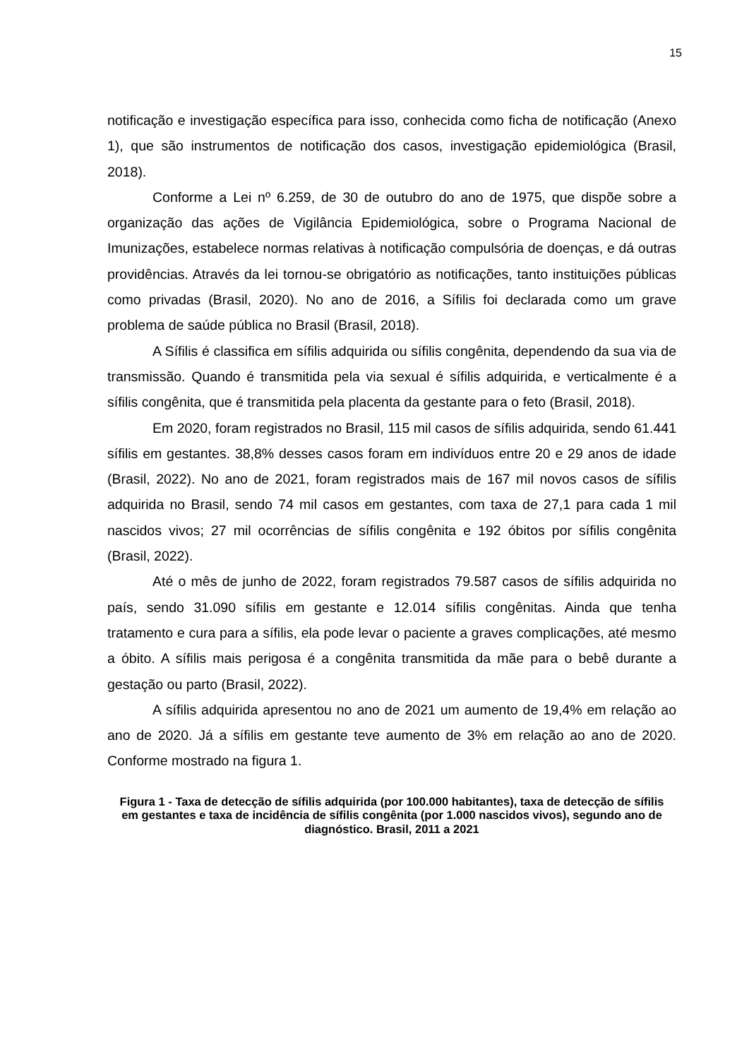15
notificação e investigação específica para isso, conhecida como ficha de notificação (Anexo 1), que são instrumentos de notificação dos casos, investigação epidemiológica (Brasil, 2018).
Conforme a Lei nº 6.259, de 30 de outubro do ano de 1975, que dispõe sobre a organização das ações de Vigilância Epidemiológica, sobre o Programa Nacional de Imunizações, estabelece normas relativas à notificação compulsória de doenças, e dá outras providências. Através da lei tornou-se obrigatório as notificações, tanto instituições públicas como privadas (Brasil, 2020). No ano de 2016, a Sífilis foi declarada como um grave problema de saúde pública no Brasil (Brasil, 2018).
A Sífilis é classifica em sífilis adquirida ou sífilis congênita, dependendo da sua via de transmissão. Quando é transmitida pela via sexual é sífilis adquirida, e verticalmente é a sífilis congênita, que é transmitida pela placenta da gestante para o feto (Brasil, 2018).
Em 2020, foram registrados no Brasil, 115 mil casos de sífilis adquirida, sendo 61.441 sífilis em gestantes. 38,8% desses casos foram em indivíduos entre 20 e 29 anos de idade (Brasil, 2022). No ano de 2021, foram registrados mais de 167 mil novos casos de sífilis adquirida no Brasil, sendo 74 mil casos em gestantes, com taxa de 27,1 para cada 1 mil nascidos vivos; 27 mil ocorrências de sífilis congênita e 192 óbitos por sífilis congênita (Brasil, 2022).
Até o mês de junho de 2022, foram registrados 79.587 casos de sífilis adquirida no país, sendo 31.090 sífilis em gestante e 12.014 sífilis congênitas. Ainda que tenha tratamento e cura para a sífilis, ela pode levar o paciente a graves complicações, até mesmo a óbito. A sífilis mais perigosa é a congênita transmitida da mãe para o bebê durante a gestação ou parto (Brasil, 2022).
A sífilis adquirida apresentou no ano de 2021 um aumento de 19,4% em relação ao ano de 2020. Já a sífilis em gestante teve aumento de 3% em relação ao ano de 2020. Conforme mostrado na figura 1.
Figura 1 - Taxa de detecção de sífilis adquirida (por 100.000 habitantes), taxa de detecção de sífilis em gestantes e taxa de incidência de sífilis congênita (por 1.000 nascidos vivos), segundo ano de diagnóstico. Brasil, 2011 a 2021